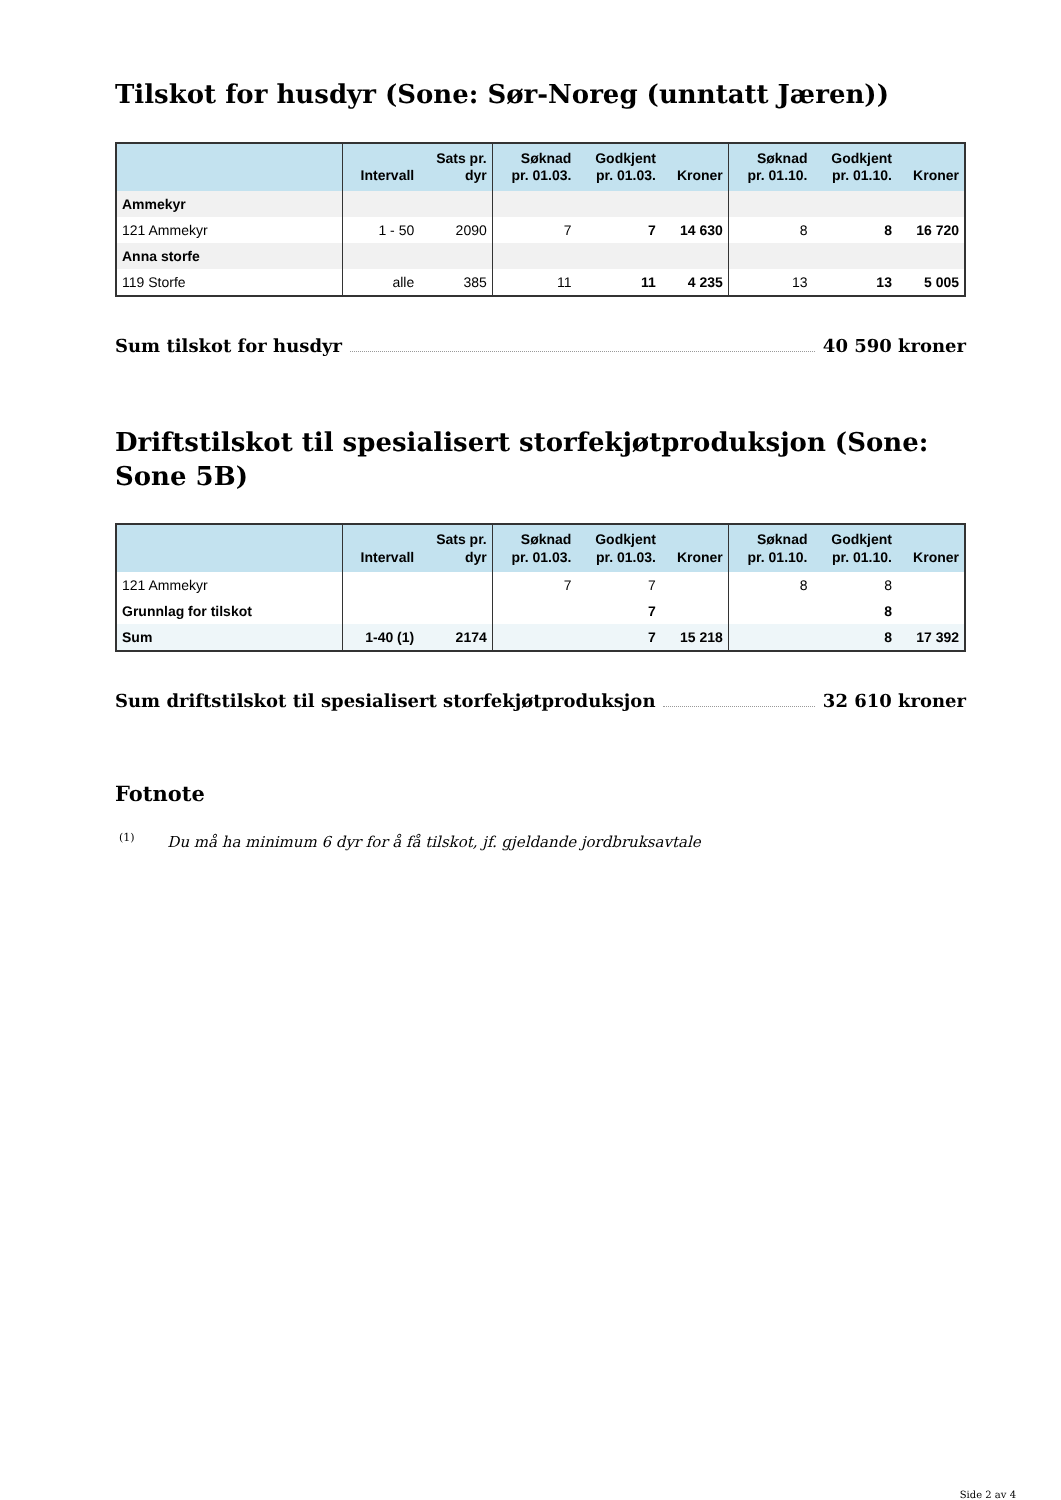Tilskot for husdyr (Sone: Sør-Noreg (unntatt Jæren))
| | Intervall | Sats pr. dyr | Søknad pr. 01.03. | Godkjent pr. 01.03. | Kroner | Søknad pr. 01.10. | Godkjent pr. 01.10. | Kroner |
| --- | --- | --- | --- | --- | --- | --- | --- | --- |
| Ammekyr | | | | | | | | |
| 121 Ammekyr | 1 - 50 | 2090 | 7 | 7 | 14 630 | 8 | 8 | 16 720 |
| Anna storfe | | | | | | | | |
| 119 Storfe | alle | 385 | 11 | 11 | 4 235 | 13 | 13 | 5 005 |
Sum tilskot for husdyr 40 590 kroner
Driftstilskot til spesialisert storfekjøtproduksjon (Sone: Sone 5B)
| | Intervall | Sats pr. dyr | Søknad pr. 01.03. | Godkjent pr. 01.03. | Kroner | Søknad pr. 01.10. | Godkjent pr. 01.10. | Kroner |
| --- | --- | --- | --- | --- | --- | --- | --- | --- |
| 121 Ammekyr | | | 7 | 7 | | 8 | 8 | |
| Grunnlag for tilskot | | | | 7 | | | 8 | |
| Sum | 1-40 (1) | 2174 | | 7 | 15 218 | | 8 | 17 392 |
Sum driftstilskot til spesialisert storfekjøtproduksjon 32 610 kroner
Fotnote
<sup>(1)</sup> Du må ha minimum 6 dyr for å få tilskot, jf. gjeldande jordbruksavtale
Side 2 av 4